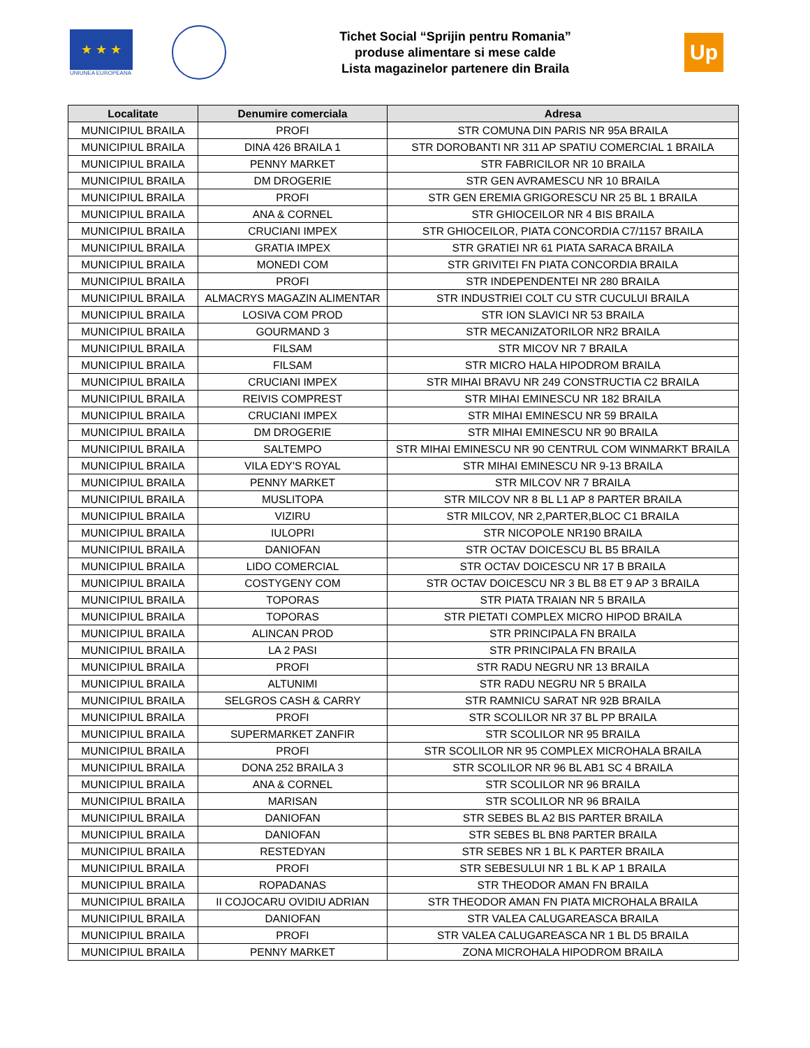★ ★ ★
UNIUNEA EUROPEANA
Tichet Social “Sprijin pentru Romania”
produse alimentare si mese calde
Lista magazinelor partenere din Braila
Up
| Localitate | Denumire comerciala | Adresa |
| --- | --- | --- |
| MUNICIPIUL BRAILA | PROFI | STR COMUNA DIN PARIS NR 95A BRAILA |
| MUNICIPIUL BRAILA | DINA 426 BRAILA 1 | STR DOROBANTI NR 311 AP SPATIU COMERCIAL 1 BRAILA |
| MUNICIPIUL BRAILA | PENNY MARKET | STR FABRICILOR NR 10 BRAILA |
| MUNICIPIUL BRAILA | DM DROGERIE | STR GEN AVRAMESCU NR 10 BRAILA |
| MUNICIPIUL BRAILA | PROFI | STR GEN EREMIA GRIGORESCU NR 25 BL 1 BRAILA |
| MUNICIPIUL BRAILA | ANA & CORNEL | STR GHIOCEILOR NR 4 BIS BRAILA |
| MUNICIPIUL BRAILA | CRUCIANI IMPEX | STR GHIOCEILOR, PIATA CONCORDIA C7/1157 BRAILA |
| MUNICIPIUL BRAILA | GRATIA IMPEX | STR GRATIEI NR 61 PIATA SARACA BRAILA |
| MUNICIPIUL BRAILA | MONEDI COM | STR GRIVITEI FN PIATA CONCORDIA BRAILA |
| MUNICIPIUL BRAILA | PROFI | STR INDEPENDENTEI NR 280 BRAILA |
| MUNICIPIUL BRAILA | ALMACRYS MAGAZIN ALIMENTAR | STR INDUSTRIEI COLT CU STR CUCULUI BRAILA |
| MUNICIPIUL BRAILA | LOSIVA COM PROD | STR ION SLAVICI NR 53 BRAILA |
| MUNICIPIUL BRAILA | GOURMAND 3 | STR MECANIZATORILOR NR2 BRAILA |
| MUNICIPIUL BRAILA | FILSAM | STR MICOV NR 7 BRAILA |
| MUNICIPIUL BRAILA | FILSAM | STR MICRO HALA HIPODROM BRAILA |
| MUNICIPIUL BRAILA | CRUCIANI IMPEX | STR MIHAI BRAVU NR 249 CONSTRUCTIA C2 BRAILA |
| MUNICIPIUL BRAILA | REIVIS COMPREST | STR MIHAI EMINESCU NR 182 BRAILA |
| MUNICIPIUL BRAILA | CRUCIANI IMPEX | STR MIHAI EMINESCU NR 59 BRAILA |
| MUNICIPIUL BRAILA | DM DROGERIE | STR MIHAI EMINESCU NR 90 BRAILA |
| MUNICIPIUL BRAILA | SALTEMPO | STR MIHAI EMINESCU NR 90 CENTRUL COM WINMARKT BRAILA |
| MUNICIPIUL BRAILA | VILA EDY'S ROYAL | STR MIHAI EMINESCU NR 9-13 BRAILA |
| MUNICIPIUL BRAILA | PENNY MARKET | STR MILCOV NR 7 BRAILA |
| MUNICIPIUL BRAILA | MUSLITOPA | STR MILCOV NR 8 BL L1 AP 8 PARTER BRAILA |
| MUNICIPIUL BRAILA | VIZIRU | STR MILCOV, NR 2,PARTER,BLOC C1 BRAILA |
| MUNICIPIUL BRAILA | IULOPRI | STR NICOPOLE NR190 BRAILA |
| MUNICIPIUL BRAILA | DANIOFAN | STR OCTAV DOICESCU BL B5 BRAILA |
| MUNICIPIUL BRAILA | LIDO COMERCIAL | STR OCTAV DOICESCU NR 17 B BRAILA |
| MUNICIPIUL BRAILA | COSTYGENY COM | STR OCTAV DOICESCU NR 3 BL B8 ET 9 AP 3 BRAILA |
| MUNICIPIUL BRAILA | TOPORAS | STR PIATA TRAIAN NR 5 BRAILA |
| MUNICIPIUL BRAILA | TOPORAS | STR PIETATI COMPLEX MICRO HIPOD BRAILA |
| MUNICIPIUL BRAILA | ALINCAN PROD | STR PRINCIPALA FN BRAILA |
| MUNICIPIUL BRAILA | LA 2 PASI | STR PRINCIPALA FN BRAILA |
| MUNICIPIUL BRAILA | PROFI | STR RADU NEGRU NR 13 BRAILA |
| MUNICIPIUL BRAILA | ALTUNIMI | STR RADU NEGRU NR 5 BRAILA |
| MUNICIPIUL BRAILA | SELGROS CASH & CARRY | STR RAMNICU SARAT NR 92B BRAILA |
| MUNICIPIUL BRAILA | PROFI | STR SCOLILOR NR 37 BL PP BRAILA |
| MUNICIPIUL BRAILA | SUPERMARKET ZANFIR | STR SCOLILOR NR 95 BRAILA |
| MUNICIPIUL BRAILA | PROFI | STR SCOLILOR NR 95 COMPLEX MICROHALA BRAILA |
| MUNICIPIUL BRAILA | DONA 252 BRAILA 3 | STR SCOLILOR NR 96 BL AB1 SC 4 BRAILA |
| MUNICIPIUL BRAILA | ANA & CORNEL | STR SCOLILOR NR 96 BRAILA |
| MUNICIPIUL BRAILA | MARISAN | STR SCOLILOR NR 96 BRAILA |
| MUNICIPIUL BRAILA | DANIOFAN | STR SEBES BL A2 BIS PARTER BRAILA |
| MUNICIPIUL BRAILA | DANIOFAN | STR SEBES BL BN8 PARTER BRAILA |
| MUNICIPIUL BRAILA | RESTEDYAN | STR SEBES NR 1 BL K PARTER BRAILA |
| MUNICIPIUL BRAILA | PROFI | STR SEBESULUI NR 1 BL K AP 1 BRAILA |
| MUNICIPIUL BRAILA | ROPADANAS | STR THEODOR AMAN FN BRAILA |
| MUNICIPIUL BRAILA | II COJOCARU OVIDIU ADRIAN | STR THEODOR AMAN FN PIATA MICROHALA BRAILA |
| MUNICIPIUL BRAILA | DANIOFAN | STR VALEA CALUGAREASCA BRAILA |
| MUNICIPIUL BRAILA | PROFI | STR VALEA CALUGAREASCA NR 1 BL D5 BRAILA |
| MUNICIPIUL BRAILA | PENNY MARKET | ZONA MICROHALA HIPODROM BRAILA |